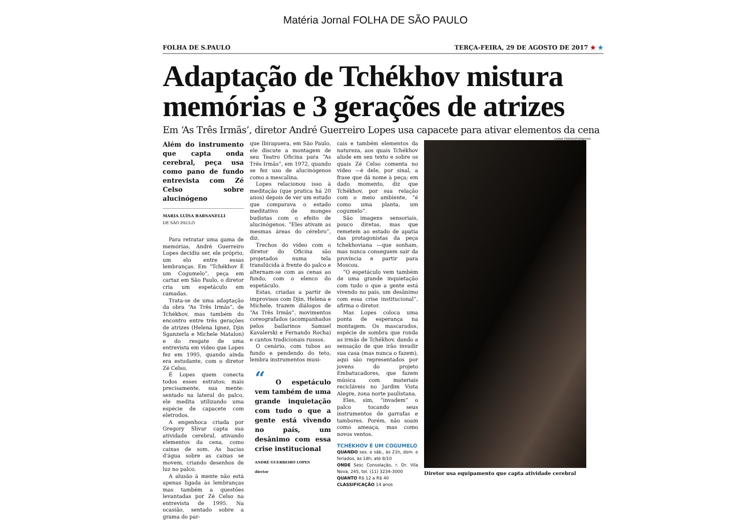Matéria Jornal FOLHA DE SÃO PAULO
FOLHA DE S.PAULO TERÇA-FEIRA, 29 DE AGOSTO DE 2017 ★ ★
Adaptação de Tchékhov mistura memórias e 3 gerações de atrizes
Em ‘As Três Irmãs’, diretor André Guerreiro Lopes usa capacete para ativar elementos da cena
Lenise Pinheiro/Folhapress
Além do instrumento que capta onda cerebral, peça usa como pano de fundo entrevista com Zé Celso sobre alucinógeno
MARIA LUÍSA BARSANELLI
DE SÃO PAULO
Para retratar uma gama de memórias, André Guerreiro Lopes decidiu ser, ele próprio, um elo entre essas lembranças. Em “Tchékhov É um Cogumelo”, peça em cartaz em São Paulo, o diretor cria um espetáculo em camadas.
Trata-se de uma adaptação da obra “As Três Irmãs”, de Tchékhov, mas também do encontro entre três gerações de atrizes (Helena Ignez, Djin Sganzerla e Michele Matalon) e do resgate de uma entrevista em vídeo que Lopes fez em 1995, quando ainda era estudante, com o diretor Zé Celso.
É Lopes quem conecta todos esses estratos; mais precisamente, sua mente: sentado na lateral do palco, ele medita utilizando uma espécie de capacete com eletrodos.
A engenhoca criada por Gregory Slivar capta sua atividade cerebral, ativando elementos da cena, como caixas de som. As bacias d'água sobre as caixas se movem, criando desenhos de luz no palco.
A alusão à mente não está apenas ligada às lembranças mas também a questões levantadas por Zé Celso na entrevista de 1995. Na ocasião, sentado sobre a grama do par-
que Ibirapuera, em São Paulo, ele discute a montagem de seu Teatro Oficina para “As Três Irmãs”, em 1972, quando se fez uso de alucinógenos como a mescalina.
Lopes relacionou isso à meditação (que pratica há 20 anos) depois de ver um estudo que comparava o estado meditativo de monges budistas com o efeito de alucinógenos. “Eles ativam as mesmas áreas do cérebro”, diz.
Trechos do vídeo com o diretor do Oficina são projetados numa tela translúcida à frente do palco e alternam-se com as cenas ao fundo, com o elenco do espetáculo.
Estas, criadas a partir de improvisos com Djin, Helena e Michele, trazem diálogos de “As Três Irmãs”, movimentos coreografados (acompanhados pelos bailarinos Samuel Kavalerski e Fernando Rocha) e cantos tradicionais russos.
O cenário, com tubos ao fundo e pendendo do teto, lembra instrumentos musi-
“ O espetáculo vem também de uma grande inquietação com tudo o que a gente está vivendo no país, um desânimo com essa crise institucional
ANDRÉ GUERREIRO LOPES
diretor
cais e também elementos da natureza, aos quais Tchékhov alude em seu texto e sobre os quais Zé Celso comenta no vídeo —é dele, por sinal, a frase que dá nome à peça; em dado momento, diz que Tchékhov, por sua relação com o meio ambiente, “é como uma planta, um cogumelo”.
São imagens sensoriais, pouco diretas, mas que remetem ao estado de apatia das protagonistas da peça tchekhoviana —que sonham, mas nunca conseguem sair da província e partir para Moscou.
“O espetáculo vem também de uma grande inquietação com tudo o que a gente está vivendo no país, um desânimo com essa crise institucional”, afirma o diretor.
Mas Lopes coloca uma ponta de esperança na montagem. Os mascarados, espécie de sombra que ronda as irmãs de Tchékhov, dando a sensação de que irão invadir sua casa (mas nunca o fazem), aqui são representados por jovens do projeto Embatucadores, que fazem música com materiais recicláveis no Jardim Vista Alegre, zona norte paulistana.
Eles, sim, “invadem” o palco tocando seus instrumentos de garrafas e tambores. Porém, não soam como ameaça, mas como novos ventos.
TCHÉKHOV É UM COGUMELO
QUANDO sex. e sáb., às 21h, dom. e feriados, às 18h; até 8/10
ONDE Sesc Consolação, r. Dr. Vila Nova, 245, tel. (11) 3234-3000
QUANTO R$ 12 a R$ 40
CLASSIFICAÇÃO 14 anos
Diretor usa equipamento que capta atividade cerebral